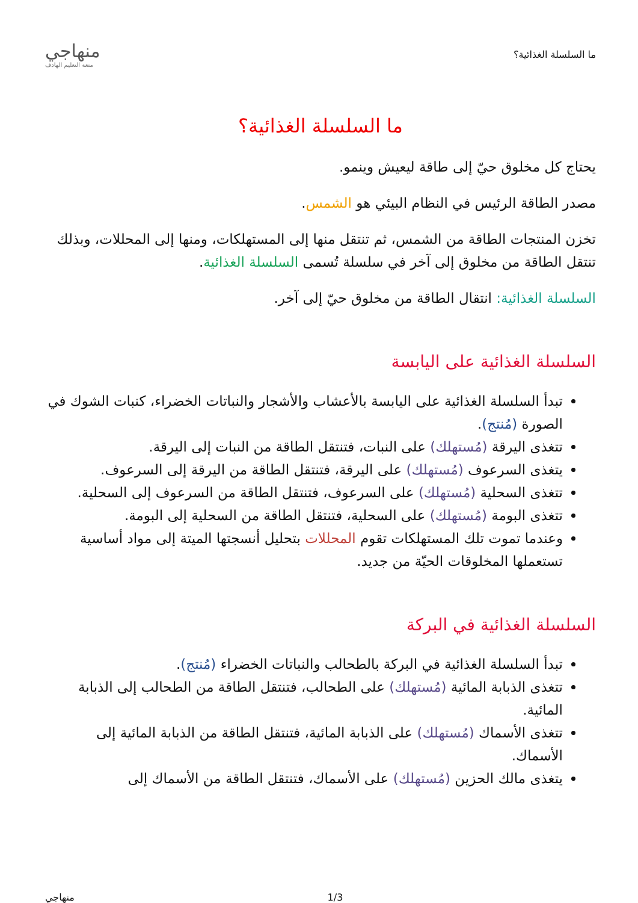ما السلسلة الغذائية؟
منهاجي
متعة التعليم الهادف
ما السلسلة الغذائية؟
يحتاج كل مخلوق حيّ إلى طاقة ليعيش وينمو.
مصدر الطاقة الرئيس في النظام البيئي هو الشمس.
تخزن المنتجات الطاقة من الشمس، ثم تنتقل منها إلى المستهلكات، ومنها إلى المحللات، وبذلك تنتقل الطاقة من مخلوق إلى آخر في سلسلة تُسمى السلسلة الغذائية.
السلسلة الغذائية: انتقال الطاقة من مخلوق حيّ إلى آخر.
السلسلة الغذائية على اليابسة
تبدأ السلسلة الغذائية على اليابسة بالأعشاب والأشجار والنباتات الخضراء، كنبات الشوك في الصورة (مُنتج).
تتغذى اليرقة (مُستهلك) على النبات، فتنتقل الطاقة من النبات إلى اليرقة.
يتغذى السرعوف (مُستهلك) على اليرقة، فتنتقل الطاقة من اليرقة إلى السرعوف.
تتغذى السحلية (مُستهلك) على السرعوف، فتنتقل الطاقة من السرعوف إلى السحلية.
تتغذى البومة (مُستهلك) على السحلية، فتنتقل الطاقة من السحلية إلى البومة.
وعندما تموت تلك المستهلكات تقوم المحللات بتحليل أنسجتها الميتة إلى مواد أساسية تستعملها المخلوقات الحيّة من جديد.
السلسلة الغذائية في البركة
تبدأ السلسلة الغذائية في البركة بالطحالب والنباتات الخضراء (مُنتج).
تتغذى الذبابة المائية (مُستهلك) على الطحالب، فتنتقل الطاقة من الطحالب إلى الذبابة المائية.
تتغذى الأسماك (مُستهلك) على الذبابة المائية، فتنتقل الطاقة من الذبابة المائية إلى الأسماك.
يتغذى مالك الحزين (مُستهلك) على الأسماك، فتنتقل الطاقة من الأسماك إلى
1/3 منهاجي